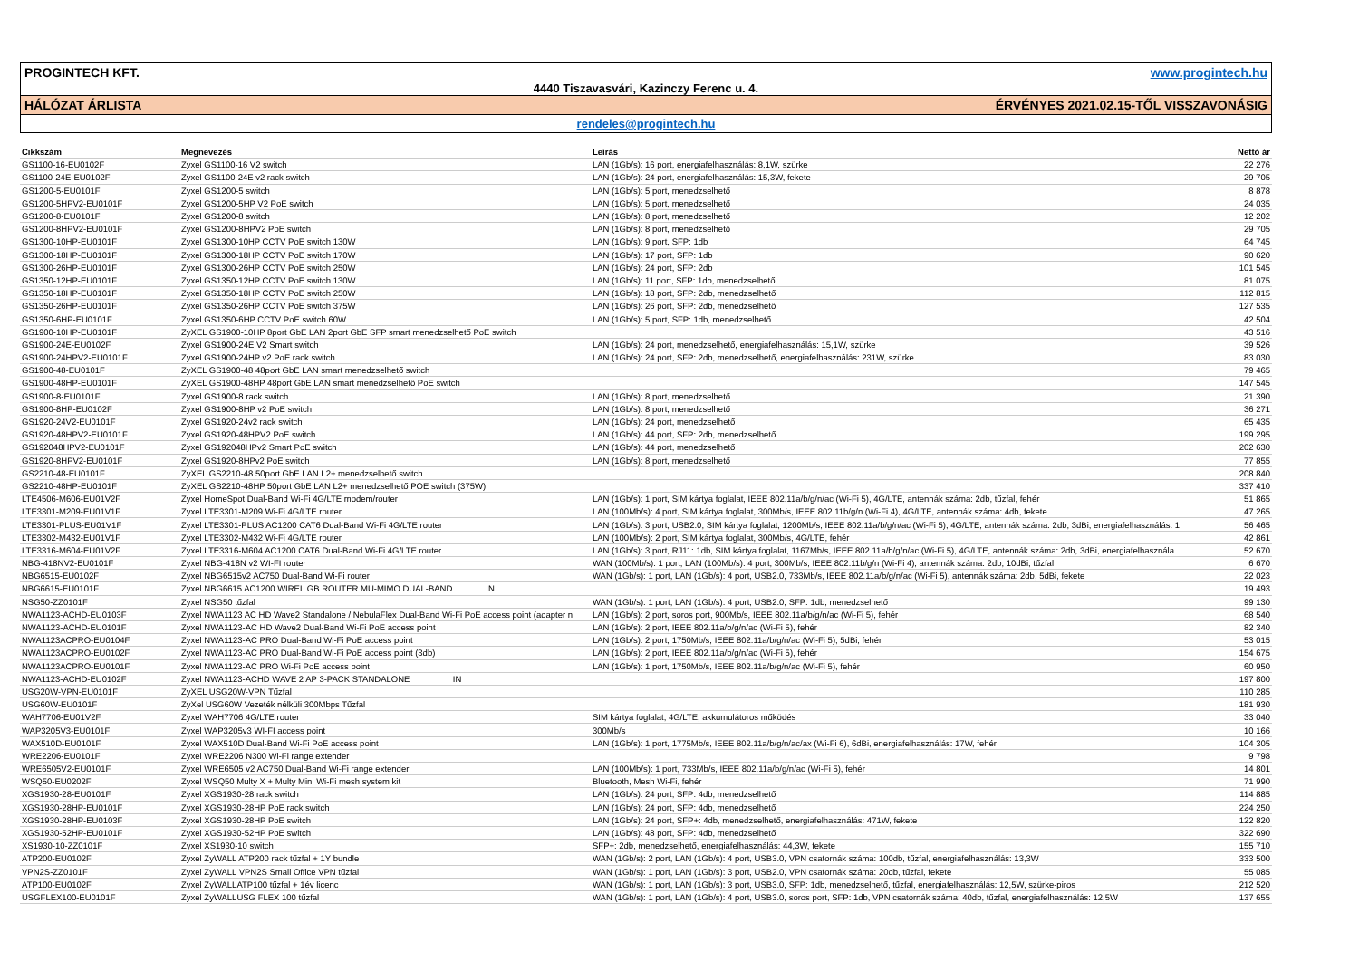PROGINTECH KFT. www.progintech.hu
4440 Tiszavasvári, Kazinczy Ferenc u. 4.
HÁLÓZAT ÁRLISTA ÉRVÉNYES 2021.02.15-TŐL VISSZAVONÁSIG
rendeles@progintech.hu
| Cikkszám | Megnevezés | Leírás | Nettó ár |
| --- | --- | --- | --- |
| GS1100-16-EU0102F | Zyxel GS1100-16 V2 switch | LAN (1Gb/s): 16 port, energiafelhasználás: 8,1W, szürke | 22 276 |
| GS1100-24E-EU0102F | Zyxel GS1100-24E v2 rack switch | LAN (1Gb/s): 24 port, energiafelhasználás: 15,3W, fekete | 29 705 |
| GS1200-5-EU0101F | Zyxel GS1200-5 switch | LAN (1Gb/s): 5 port, menedzselhető | 8 878 |
| GS1200-5HPV2-EU0101F | Zyxel GS1200-5HP V2 PoE switch | LAN (1Gb/s): 5 port, menedzselhető | 24 035 |
| GS1200-8-EU0101F | Zyxel GS1200-8 switch | LAN (1Gb/s): 8 port, menedzselhető | 12 202 |
| GS1200-8HPV2-EU0101F | Zyxel GS1200-8HPV2 PoE switch | LAN (1Gb/s): 8 port, menedzselhető | 29 705 |
| GS1300-10HP-EU0101F | Zyxel GS1300-10HP CCTV PoE switch 130W | LAN (1Gb/s): 9 port, SFP: 1db | 64 745 |
| GS1300-18HP-EU0101F | Zyxel GS1300-18HP CCTV PoE switch 170W | LAN (1Gb/s): 17 port, SFP: 1db | 90 620 |
| GS1300-26HP-EU0101F | Zyxel GS1300-26HP CCTV PoE switch 250W | LAN (1Gb/s): 24 port, SFP: 2db | 101 545 |
| GS1350-12HP-EU0101F | Zyxel GS1350-12HP CCTV PoE switch 130W | LAN (1Gb/s): 11 port, SFP: 1db, menedzselhető | 81 075 |
| GS1350-18HP-EU0101F | Zyxel GS1350-18HP CCTV PoE switch 250W | LAN (1Gb/s): 18 port, SFP: 2db, menedzselhető | 112 815 |
| GS1350-26HP-EU0101F | Zyxel GS1350-26HP CCTV PoE switch 375W | LAN (1Gb/s): 26 port, SFP: 2db, menedzselhető | 127 535 |
| GS1350-6HP-EU0101F | Zyxel GS1350-6HP CCTV PoE switch 60W | LAN (1Gb/s): 5 port, SFP: 1db, menedzselhető | 42 504 |
| GS1900-10HP-EU0101F | ZyXEL GS1900-10HP 8port GbE LAN 2port GbE SFP smart menedzselhető PoE switch | | 43 516 |
| GS1900-24E-EU0102F | Zyxel GS1900-24E V2 Smart switch | LAN (1Gb/s): 24 port, menedzselhető, energiafelhasználás: 15,1W, szürke | 39 526 |
| GS1900-24HPV2-EU0101F | Zyxel GS1900-24HP v2 PoE rack switch | LAN (1Gb/s): 24 port, SFP: 2db, menedzselhető, energiafelhasználás: 231W, szürke | 83 030 |
| GS1900-48-EU0101F | ZyXEL GS1900-48 48port GbE LAN smart menedzselhető switch | | 79 465 |
| GS1900-48HP-EU0101F | ZyXEL GS1900-48HP 48port GbE LAN smart menedzselhető PoE switch | | 147 545 |
| GS1900-8-EU0101F | Zyxel GS1900-8 rack switch | LAN (1Gb/s): 8 port, menedzselhető | 21 390 |
| GS1900-8HP-EU0102F | Zyxel GS1900-8HP v2 PoE switch | LAN (1Gb/s): 8 port, menedzselhető | 36 271 |
| GS1920-24V2-EU0101F | Zyxel GS1920-24v2 rack switch | LAN (1Gb/s): 24 port, menedzselhető | 65 435 |
| GS1920-48HPV2-EU0101F | Zyxel GS1920-48HPV2 PoE switch | LAN (1Gb/s): 44 port, SFP: 2db, menedzselhető | 199 295 |
| GS192048HPV2-EU0101F | Zyxel GS192048HPv2 Smart PoE switch | LAN (1Gb/s): 44 port, menedzselhető | 202 630 |
| GS1920-8HPV2-EU0101F | Zyxel GS1920-8HPv2 PoE switch | LAN (1Gb/s): 8 port, menedzselhető | 77 855 |
| GS2210-48-EU0101F | ZyXEL GS2210-48 50port GbE LAN L2+ menedzselhető switch | | 208 840 |
| GS2210-48HP-EU0101F | ZyXEL GS2210-48HP 50port GbE LAN L2+ menedzselhető POE switch (375W) | | 337 410 |
| LTE4506-M606-EU01V2F | Zyxel HomeSpot Dual-Band Wi-Fi 4G/LTE modem/router | LAN (1Gb/s): 1 port, SIM kártya foglalat, IEEE 802.11a/b/g/n/ac (Wi-Fi 5), 4G/LTE, antennák száma: 2db, tűzfal, fehér | 51 865 |
| LTE3301-M209-EU01V1F | Zyxel LTE3301-M209 Wi-Fi 4G/LTE router | LAN (100Mb/s): 4 port, SIM kártya foglalat, 300Mb/s, IEEE 802.11b/g/n (Wi-Fi 4), 4G/LTE, antennák száma: 4db, fekete | 47 265 |
| LTE3301-PLUS-EU01V1F | Zyxel LTE3301-PLUS AC1200 CAT6 Dual-Band Wi-Fi 4G/LTE router | LAN (1Gb/s): 3 port, USB2.0, SIM kártya foglalat, 1200Mb/s, IEEE 802.11a/b/g/n/ac (Wi-Fi 5), 4G/LTE, antennák száma: 2db, 3dBi, energiafelhasználás: 1 | 56 465 |
| LTE3302-M432-EU01V1F | Zyxel LTE3302-M432 Wi-Fi 4G/LTE router | LAN (100Mb/s): 2 port, SIM kártya foglalat, 300Mb/s, 4G/LTE, fehér | 42 861 |
| LTE3316-M604-EU01V2F | Zyxel LTE3316-M604 AC1200 CAT6 Dual-Band Wi-Fi 4G/LTE router | LAN (1Gb/s): 3 port, RJ11: 1db, SIM kártya foglalat, 1167Mb/s, IEEE 802.11a/b/g/n/ac (Wi-Fi 5), 4G/LTE, antennák száma: 2db, 3dBi, energiafelhasznála | 52 670 |
| NBG-418NV2-EU0101F | Zyxel NBG-418N v2 WI-FI router | WAN (100Mb/s): 1 port, LAN (100Mb/s): 4 port, 300Mb/s, IEEE 802.11b/g/n (Wi-Fi 4), antennák száma: 2db, 10dBi, tűzfal | 6 670 |
| NBG6515-EU0102F | Zyxel NBG6515v2 AC750 Dual-Band Wi-Fi router | WAN (1Gb/s): 1 port, LAN (1Gb/s): 4 port, USB2.0, 733Mb/s, IEEE 802.11a/b/g/n/ac (Wi-Fi 5), antennák száma: 2db, 5dBi, fekete | 22 023 |
| NBG6615-EU0101F | Zyxel NBG6615 AC1200 WIREL.GB ROUTER MU-MIMO DUAL-BAND IN | | 19 493 |
| NSG50-ZZ0101F | Zyxel NSG50 tűzfal | WAN (1Gb/s): 1 port, LAN (1Gb/s): 4 port, USB2.0, SFP: 1db, menedzselhető | 99 130 |
| NWA1123-ACHD-EU0103F | Zyxel NWA1123 AC HD Wave2 Standalone / NebulaFlex Dual-Band Wi-Fi PoE access point (adapter n | LAN (1Gb/s): 2 port, soros port, 900Mb/s, IEEE 802.11a/b/g/n/ac (Wi-Fi 5), fehér | 68 540 |
| NWA1123-ACHD-EU0101F | Zyxel NWA1123-AC HD Wave2 Dual-Band Wi-Fi PoE access point | LAN (1Gb/s): 2 port, IEEE 802.11a/b/g/n/ac (Wi-Fi 5), fehér | 82 340 |
| NWA1123ACPRO-EU0104F | Zyxel NWA1123-AC PRO Dual-Band Wi-Fi PoE access point | LAN (1Gb/s): 2 port, 1750Mb/s, IEEE 802.11a/b/g/n/ac (Wi-Fi 5), 5dBi, fehér | 53 015 |
| NWA1123ACPRO-EU0102F | Zyxel NWA1123-AC PRO Dual-Band Wi-Fi PoE access point (3db) | LAN (1Gb/s): 2 port, IEEE 802.11a/b/g/n/ac (Wi-Fi 5), fehér | 154 675 |
| NWA1123ACPRO-EU0101F | Zyxel NWA1123-AC PRO Wi-Fi PoE access point | LAN (1Gb/s): 1 port, 1750Mb/s, IEEE 802.11a/b/g/n/ac (Wi-Fi 5), fehér | 60 950 |
| NWA1123-ACHD-EU0102F | Zyxel NWA1123-ACHD WAVE 2 AP 3-PACK STANDALONE IN | | 197 800 |
| USG20W-VPN-EU0101F | ZyXEL USG20W-VPN Tűzfal | | 110 285 |
| USG60W-EU0101F | ZyXel USG60W Vezeték nélküli 300Mbps Tűzfal | | 181 930 |
| WAH7706-EU01V2F | Zyxel WAH7706 4G/LTE router | SIM kártya foglalat, 4G/LTE, akkumulátoros működés | 33 040 |
| WAP3205V3-EU0101F | Zyxel WAP3205v3 WI-FI access point | 300Mb/s | 10 166 |
| WAX510D-EU0101F | Zyxel WAX510D Dual-Band Wi-Fi PoE access point | LAN (1Gb/s): 1 port, 1775Mb/s, IEEE 802.11a/b/g/n/ac/ax (Wi-Fi 6), 6dBi, energiafelhasználás: 17W, fehér | 104 305 |
| WRE2206-EU0101F | Zyxel WRE2206 N300 Wi-Fi range extender | | 9 798 |
| WRE6505V2-EU0101F | Zyxel WRE6505 v2 AC750 Dual-Band Wi-Fi range extender | LAN (100Mb/s): 1 port, 733Mb/s, IEEE 802.11a/b/g/n/ac (Wi-Fi 5), fehér | 14 801 |
| WSQ50-EU0202F | Zyxel WSQ50 Multy X + Multy Mini Wi-Fi mesh system kit | Bluetooth, Mesh Wi-Fi, fehér | 71 990 |
| XGS1930-28-EU0101F | Zyxel XGS1930-28 rack switch | LAN (1Gb/s): 24 port, SFP: 4db, menedzselhető | 114 885 |
| XGS1930-28HP-EU0101F | Zyxel XGS1930-28HP PoE rack switch | LAN (1Gb/s): 24 port, SFP: 4db, menedzselhető | 224 250 |
| XGS1930-28HP-EU0103F | Zyxel XGS1930-28HP PoE switch | LAN (1Gb/s): 24 port, SFP+: 4db, menedzselhető, energiafelhasználás: 471W, fekete | 122 820 |
| XGS1930-52HP-EU0101F | Zyxel XGS1930-52HP PoE switch | LAN (1Gb/s): 48 port, SFP: 4db, menedzselhető | 322 690 |
| XS1930-10-ZZ0101F | Zyxel XS1930-10 switch | SFP+: 2db, menedzselhető, energiafelhasználás: 44,3W, fekete | 155 710 |
| ATP200-EU0102F | Zyxel ZyWALL ATP200 rack tűzfal + 1Y bundle | WAN (1Gb/s): 2 port, LAN (1Gb/s): 4 port, USB3.0, VPN csatornák száma: 100db, tűzfal, energiafelhasználás: 13,3W | 333 500 |
| VPN2S-ZZ0101F | Zyxel ZyWALL VPN2S Small Office VPN tűzfal | WAN (1Gb/s): 1 port, LAN (1Gb/s): 3 port, USB2.0, VPN csatornák száma: 20db, tűzfal, fekete | 55 085 |
| ATP100-EU0102F | Zyxel ZyWALLATP100 tűzfal + 1év licenc | WAN (1Gb/s): 1 port, LAN (1Gb/s): 3 port, USB3.0, SFP: 1db, menedzselhető, tűzfal, energiafelhasználás: 12,5W, szürke-piros | 212 520 |
| USGFLEX100-EU0101F | Zyxel ZyWALLUSG FLEX 100 tűzfal | WAN (1Gb/s): 1 port, LAN (1Gb/s): 4 port, USB3.0, soros port, SFP: 1db, VPN csatornák száma: 40db, tűzfal, energiafelhasználás: 12,5W | 137 655 |